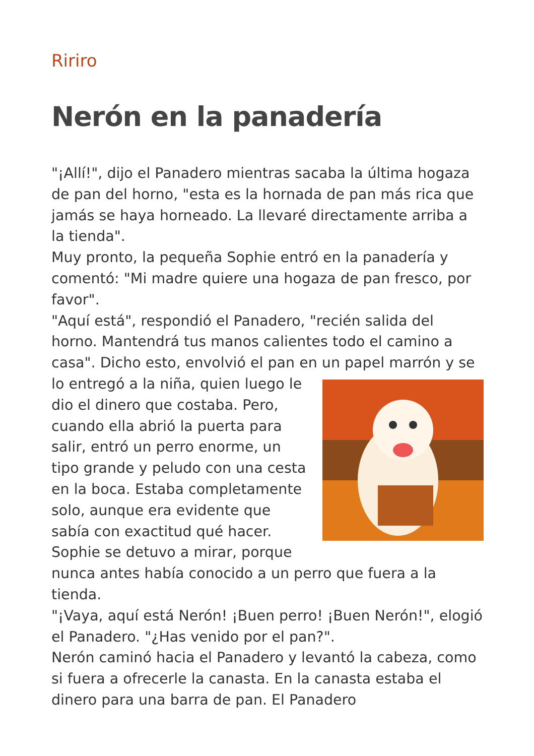Ririro
Nerón en la panadería
"¡Allí!", dijo el Panadero mientras sacaba la última hogaza de pan del horno, "esta es la hornada de pan más rica que jamás se haya horneado. La llevaré directamente arriba a la tienda".
Muy pronto, la pequeña Sophie entró en la panadería y comentó: "Mi madre quiere una hogaza de pan fresco, por favor".
"Aquí está", respondió el Panadero, "recién salida del horno. Mantendrá tus manos calientes todo el camino a casa". Dicho esto, envolvió el pan en un papel marrón y se lo entregó a la niña, quien luego le dio el dinero que costaba. Pero, cuando ella abrió la puerta para salir, entró un perro enorme, un tipo grande y peludo con una cesta en la boca. Estaba completamente solo, aunque era evidente que sabía con exactitud qué hacer. Sophie se detuvo a mirar, porque nunca antes había conocido a un perro que fuera a la tienda.
"¡Vaya, aquí está Nerón! ¡Buen perro! ¡Buen Nerón!", elogió el Panadero. "¿Has venido por el pan?".
Nerón caminó hacia el Panadero y levantó la cabeza, como si fuera a ofrecerle la canasta. En la canasta estaba el dinero para una barra de pan. El Panadero